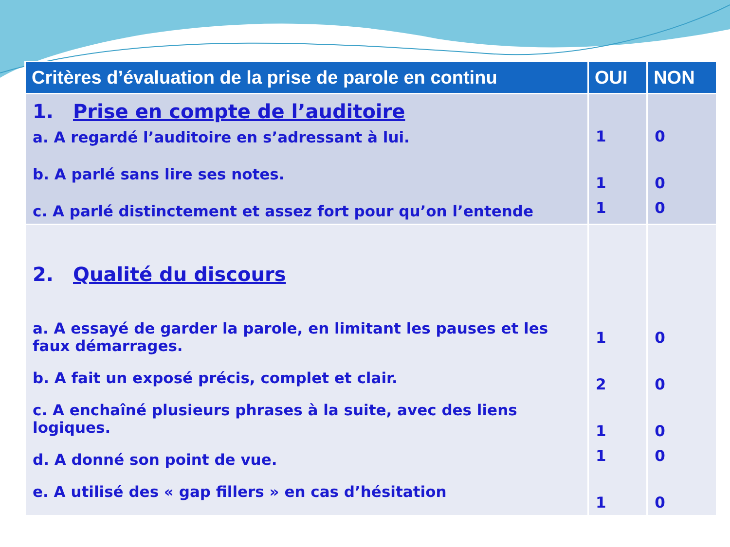| Critères d’évaluation de la prise de parole en continu | OUI | NON |
| --- | --- | --- |
| 1. Prise en compte de l’auditoire a. A regardé l’auditoire en s’adressant à lui. b. A parlé sans lire ses notes. c. A parlé distinctement et assez fort pour qu’on l’entende | 1 1 1 | 0 0 0 |
| 2. Qualité du discours a. A essayé de garder la parole, en limitant les pauses et les faux démarrages. b. A fait un exposé précis, complet et clair. c. A enchaîné plusieurs phrases à la suite, avec des liens logiques. d. A donné son point de vue. e. A utilisé des « gap fillers » en cas d’hésitation | 1 2 1 1 1 | 0 0 0 0 0 |